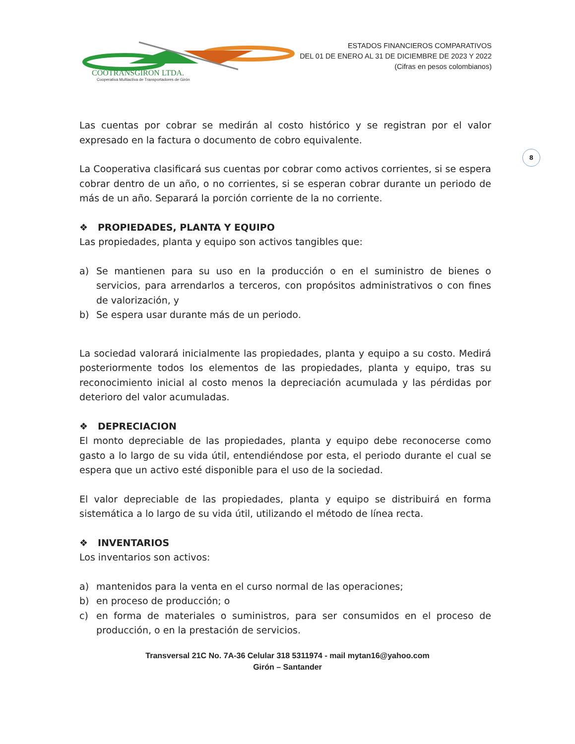COOTRANSGIRON LTDA.
Cooperativa Multiactiva de Transportadores de Girón
ESTADOS FINANCIEROS COMPARATIVOS
DEL 01 DE ENERO AL 31 DE DICIEMBRE DE 2023 Y 2022
(Cifras en pesos colombianos)
8
Las cuentas por cobrar se medirán al costo histórico y se registran por el valor expresado en la factura o documento de cobro equivalente.
La Cooperativa clasificará sus cuentas por cobrar como activos corrientes, si se espera cobrar dentro de un año, o no corrientes, si se esperan cobrar durante un periodo de más de un año. Separará la porción corriente de la no corriente.
❖ PROPIEDADES, PLANTA Y EQUIPO
Las propiedades, planta y equipo son activos tangibles que:
a) Se mantienen para su uso en la producción o en el suministro de bienes o servicios, para arrendarlos a terceros, con propósitos administrativos o con fines de valorización, y
b) Se espera usar durante más de un periodo.
La sociedad valorará inicialmente las propiedades, planta y equipo a su costo. Medirá posteriormente todos los elementos de las propiedades, planta y equipo, tras su reconocimiento inicial al costo menos la depreciación acumulada y las pérdidas por deterioro del valor acumuladas.
❖ DEPRECIACION
El monto depreciable de las propiedades, planta y equipo debe reconocerse como gasto a lo largo de su vida útil, entendiéndose por esta, el periodo durante el cual se espera que un activo esté disponible para el uso de la sociedad.
El valor depreciable de las propiedades, planta y equipo se distribuirá en forma sistemática a lo largo de su vida útil, utilizando el método de línea recta.
❖ INVENTARIOS
Los inventarios son activos:
a) mantenidos para la venta en el curso normal de las operaciones;
b) en proceso de producción; o
c) en forma de materiales o suministros, para ser consumidos en el proceso de producción, o en la prestación de servicios.
Transversal 21C No. 7A-36 Celular 318 5311974 - mail mytan16@yahoo.com
Girón – Santander